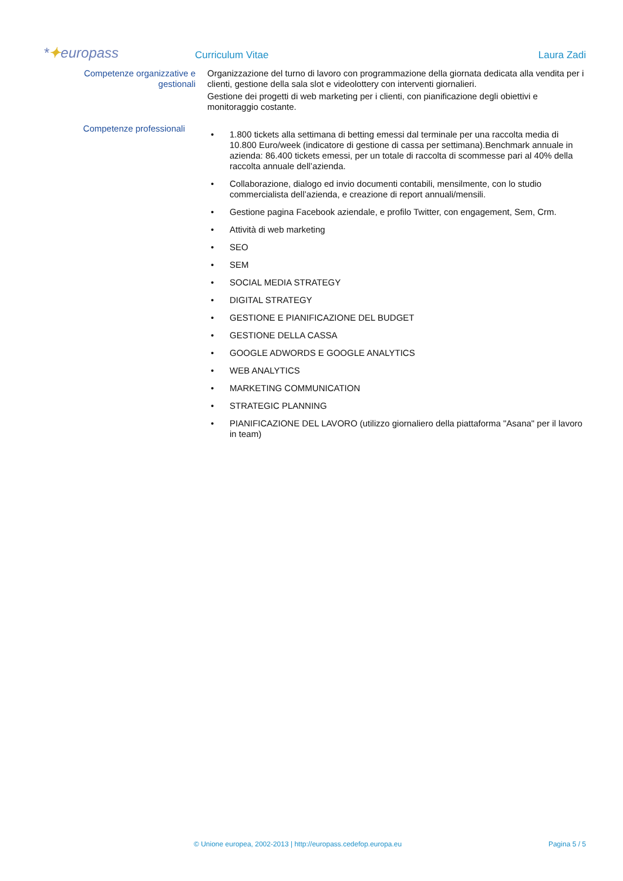*✦europass
Curriculum Vitae
Laura Zadi
Competenze organizzative e
gestionali
Organizzazione del turno di lavoro con programmazione della giornata dedicata alla vendita per i clienti, gestione della sala slot e videolottery con interventi giornalieri.
Gestione dei progetti di web marketing per i clienti, con pianificazione degli obiettivi e monitoraggio costante.
Competenze professionali
• 1.800 tickets alla settimana di betting emessi dal terminale per una raccolta media di 10.800 Euro/week (indicatore di gestione di cassa per settimana).Benchmark annuale in azienda: 86.400 tickets emessi, per un totale di raccolta di scommesse pari al 40% della raccolta annuale dell’azienda.
• Collaborazione, dialogo ed invio documenti contabili, mensilmente, con lo studio commercialista dell’azienda, e creazione di report annuali/mensili.
• Gestione pagina Facebook aziendale, e profilo Twitter, con engagement, Sem, Crm.
• Attività di web marketing
• SEO
• SEM
• SOCIAL MEDIA STRATEGY
• DIGITAL STRATEGY
• GESTIONE E PIANIFICAZIONE DEL BUDGET
• GESTIONE DELLA CASSA
• GOOGLE ADWORDS E GOOGLE ANALYTICS
• WEB ANALYTICS
• MARKETING COMMUNICATION
• STRATEGIC PLANNING
• PIANIFICAZIONE DEL LAVORO (utilizzo giornaliero della piattaforma "Asana" per il lavoro in team)
© Unione europea, 2002-2013 | http://europass.cedefop.europa.eu
Pagina 5 / 5